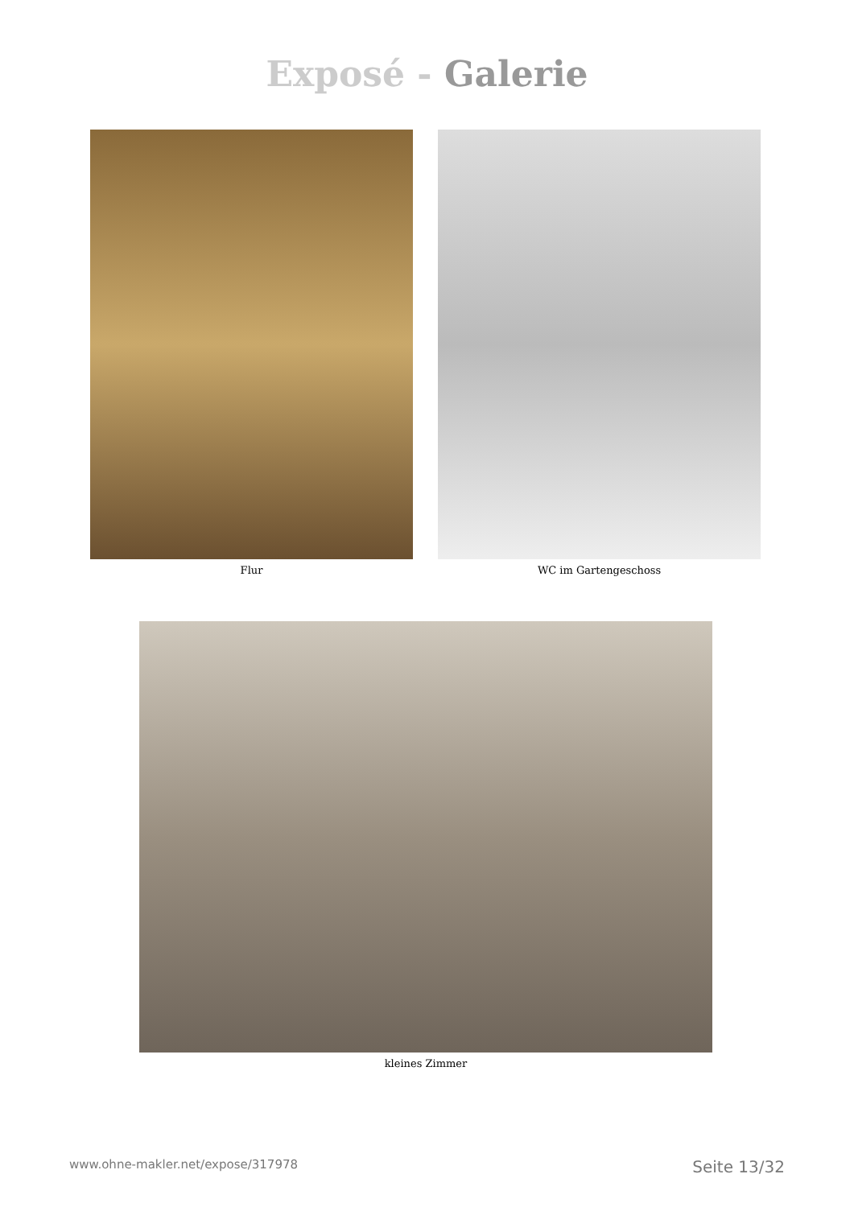Exposé - Galerie
Flur WC im Gartengeschoss
kleines Zimmer
www.ohne-makler.net/expose/317978 Seite 13/32